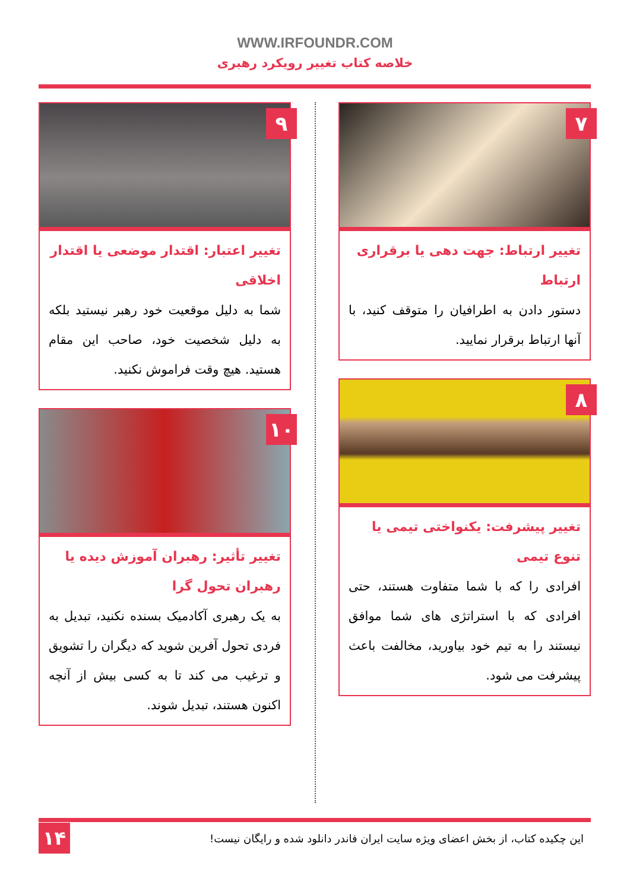WWW.IRFOUNDR.COM
خلاصه کتاب تغییر رویکرد رهبری
۷
تغییر ارتباط: جهت دهی یا برقراری ارتباط
دستور دادن به اطرافیان را متوقف کنید، با آنها ارتباط برقرار نمایید.
۸
تغییر پیشرفت: یکنواختی تیمی یا تنوع تیمی
افرادی را که با شما متفاوت هستند، حتی افرادی که با استراتژی های شما موافق نیستند را به تیم خود بیاورید، مخالفت باعث پیشرفت می شود.
۹
تغییر اعتبار: اقتدار موضعی یا اقتدار اخلاقی
شما به دلیل موقعیت خود رهبر نیستید بلکه به دلیل شخصیت خود، صاحب این مقام هستید. هیچ وقت فراموش نکنید.
۱۰
تغییر تأثیر: رهبران آموزش دیده یا رهبران تحول گرا
به یک رهبری آکادمیک بسنده نکنید، تبدیل به فردی تحول آفرین شوید که دیگران را تشویق و ترغیب می کند تا به کسی بیش از آنچه اکنون هستند، تبدیل شوند.
این چکیده کتاب، از بخش اعضای ویژه سایت ایران فاندر دانلود شده و رایگان نیست!
۱۴